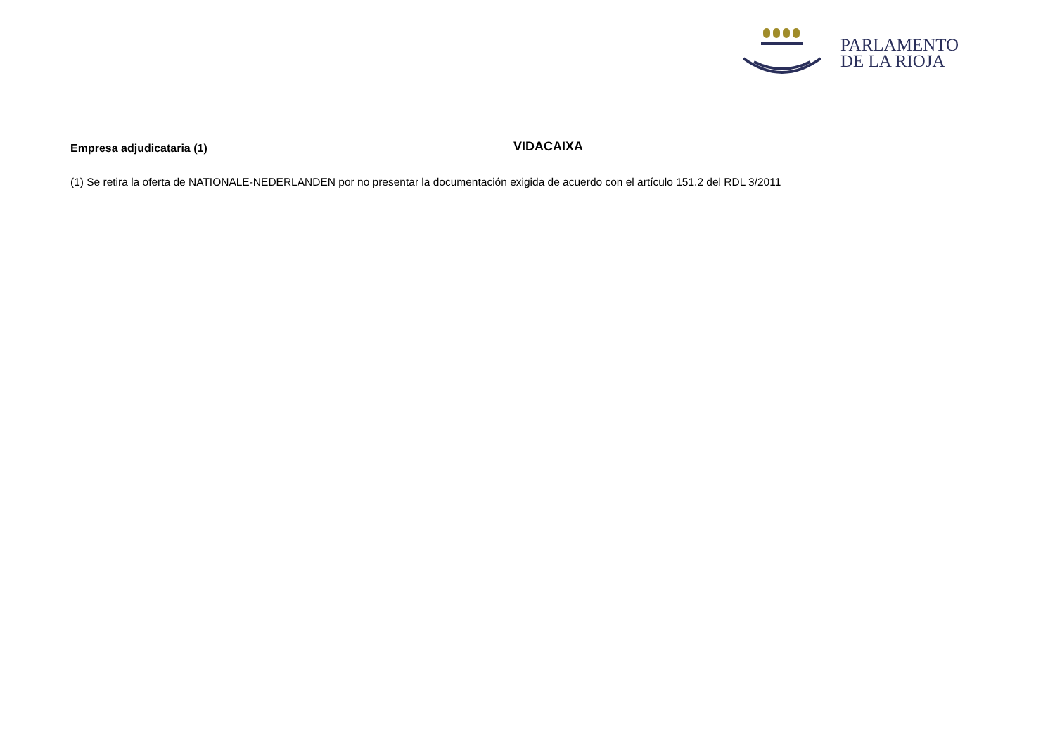PARLAMENTO
DE LA RIOJA
Empresa adjudicataria (1)
VIDACAIXA
(1) Se retira la oferta de NATIONALE-NEDERLANDEN por no presentar la documentación exigida de acuerdo con el artículo 151.2 del RDL 3/2011